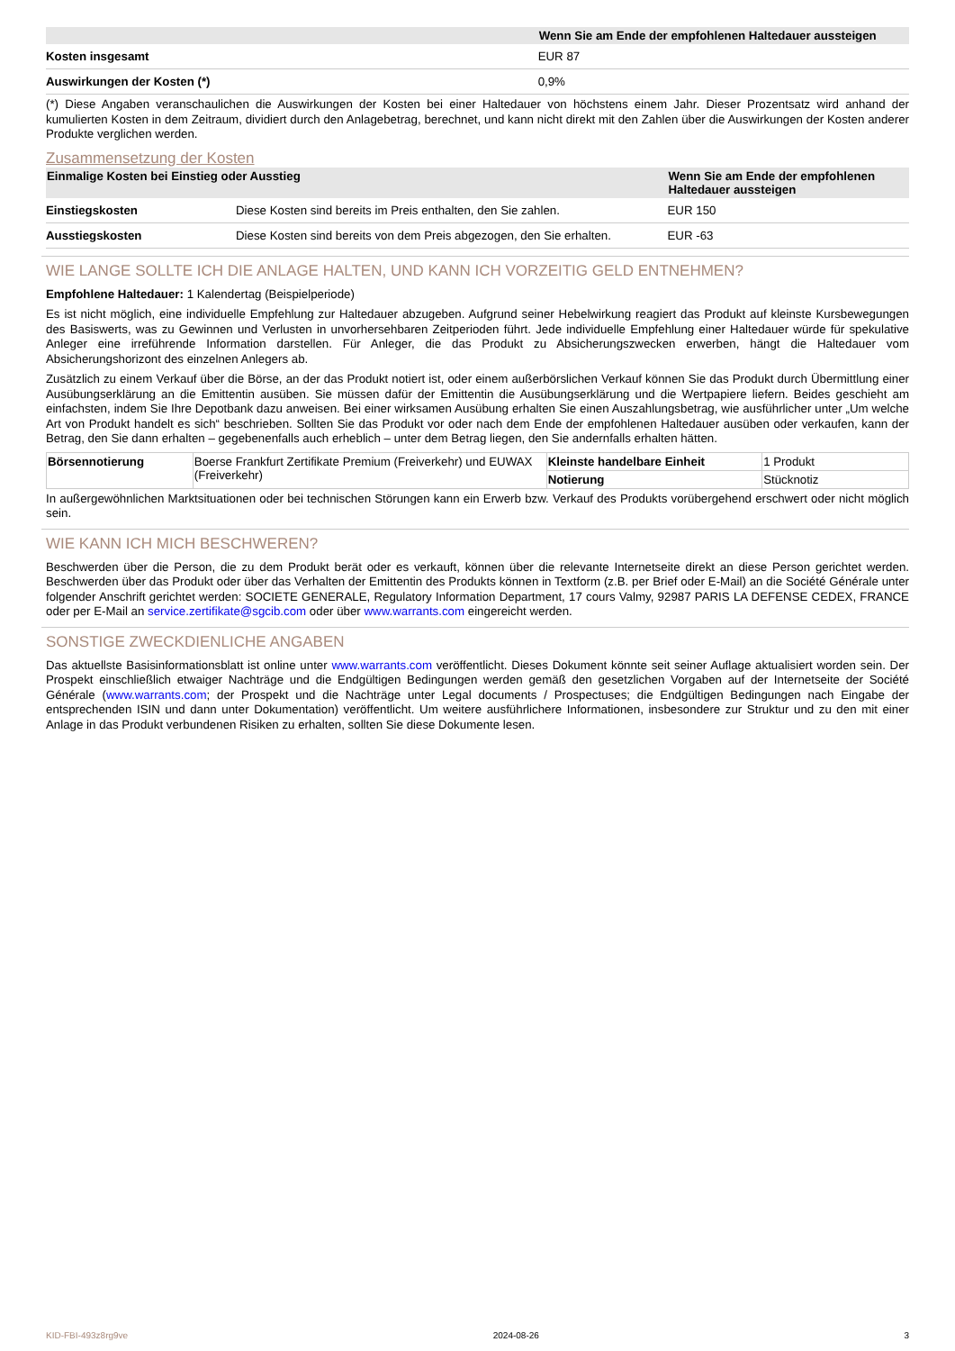| | Wenn Sie am Ende der empfohlenen Haltedauer aussteigen |
| --- | --- |
| Kosten insgesamt | EUR 87 |
| Auswirkungen der Kosten (*) | 0,9% |
(*) Diese Angaben veranschaulichen die Auswirkungen der Kosten bei einer Haltedauer von höchstens einem Jahr. Dieser Prozentsatz wird anhand der kumulierten Kosten in dem Zeitraum, dividiert durch den Anlagebetrag, berechnet, und kann nicht direkt mit den Zahlen über die Auswirkungen der Kosten anderer Produkte verglichen werden.
Zusammensetzung der Kosten
| Einmalige Kosten bei Einstieg oder Ausstieg | | Wenn Sie am Ende der empfohlenen Haltedauer aussteigen |
| --- | --- | --- |
| Einstiegskosten | Diese Kosten sind bereits im Preis enthalten, den Sie zahlen. | EUR 150 |
| Ausstiegskosten | Diese Kosten sind bereits von dem Preis abgezogen, den Sie erhalten. | EUR -63 |
WIE LANGE SOLLTE ICH DIE ANLAGE HALTEN, UND KANN ICH VORZEITIG GELD ENTNEHMEN?
Empfohlene Haltedauer: 1 Kalendertag (Beispielperiode)
Es ist nicht möglich, eine individuelle Empfehlung zur Haltedauer abzugeben. Aufgrund seiner Hebelwirkung reagiert das Produkt auf kleinste Kursbewegungen des Basiswerts, was zu Gewinnen und Verlusten in unvorhersehbaren Zeitperioden führt. Jede individuelle Empfehlung einer Haltedauer würde für spekulative Anleger eine irreführende Information darstellen. Für Anleger, die das Produkt zu Absicherungszwecken erwerben, hängt die Haltedauer vom Absicherungshorizont des einzelnen Anlegers ab.
Zusätzlich zu einem Verkauf über die Börse, an der das Produkt notiert ist, oder einem außerbörslichen Verkauf können Sie das Produkt durch Übermittlung einer Ausübungserklärung an die Emittentin ausüben. Sie müssen dafür der Emittentin die Ausübungserklärung und die Wertpapiere liefern. Beides geschieht am einfachsten, indem Sie Ihre Depotbank dazu anweisen. Bei einer wirksamen Ausübung erhalten Sie einen Auszahlungsbetrag, wie ausführlicher unter „Um welche Art von Produkt handelt es sich“ beschrieben. Sollten Sie das Produkt vor oder nach dem Ende der empfohlenen Haltedauer ausüben oder verkaufen, kann der Betrag, den Sie dann erhalten – gegebenenfalls auch erheblich – unter dem Betrag liegen, den Sie andernfalls erhalten hätten.
| Börsennotierung | Boerse Frankfurt Zertifikate Premium (Freiverkehr) und EUWAX (Freiverkehr) | Kleinste handelbare Einheit | 1 Produkt |
| | | Notierung | Stücknotiz |
In außergewöhnlichen Marktsituationen oder bei technischen Störungen kann ein Erwerb bzw. Verkauf des Produkts vorübergehend erschwert oder nicht möglich sein.
WIE KANN ICH MICH BESCHWEREN?
Beschwerden über die Person, die zu dem Produkt berät oder es verkauft, können über die relevante Internetseite direkt an diese Person gerichtet werden. Beschwerden über das Produkt oder über das Verhalten der Emittentin des Produkts können in Textform (z.B. per Brief oder E-Mail) an die Société Générale unter folgender Anschrift gerichtet werden: SOCIETE GENERALE, Regulatory Information Department, 17 cours Valmy, 92987 PARIS LA DEFENSE CEDEX, FRANCE oder per E-Mail an service.zertifikate@sgcib.com oder über www.warrants.com eingereicht werden.
SONSTIGE ZWECKDIENLICHE ANGABEN
Das aktuellste Basisinformationsblatt ist online unter www.warrants.com veröffentlicht. Dieses Dokument könnte seit seiner Auflage aktualisiert worden sein. Der Prospekt einschließlich etwaiger Nachträge und die Endgültigen Bedingungen werden gemäß den gesetzlichen Vorgaben auf der Internetseite der Société Générale (www.warrants.com; der Prospekt und die Nachträge unter Legal documents / Prospectuses; die Endgültigen Bedingungen nach Eingabe der entsprechenden ISIN und dann unter Dokumentation) veröffentlicht. Um weitere ausführlichere Informationen, insbesondere zur Struktur und zu den mit einer Anlage in das Produkt verbundenen Risiken zu erhalten, sollten Sie diese Dokumente lesen.
KID-FBI-493z8rg9ve 2024-08-26 3